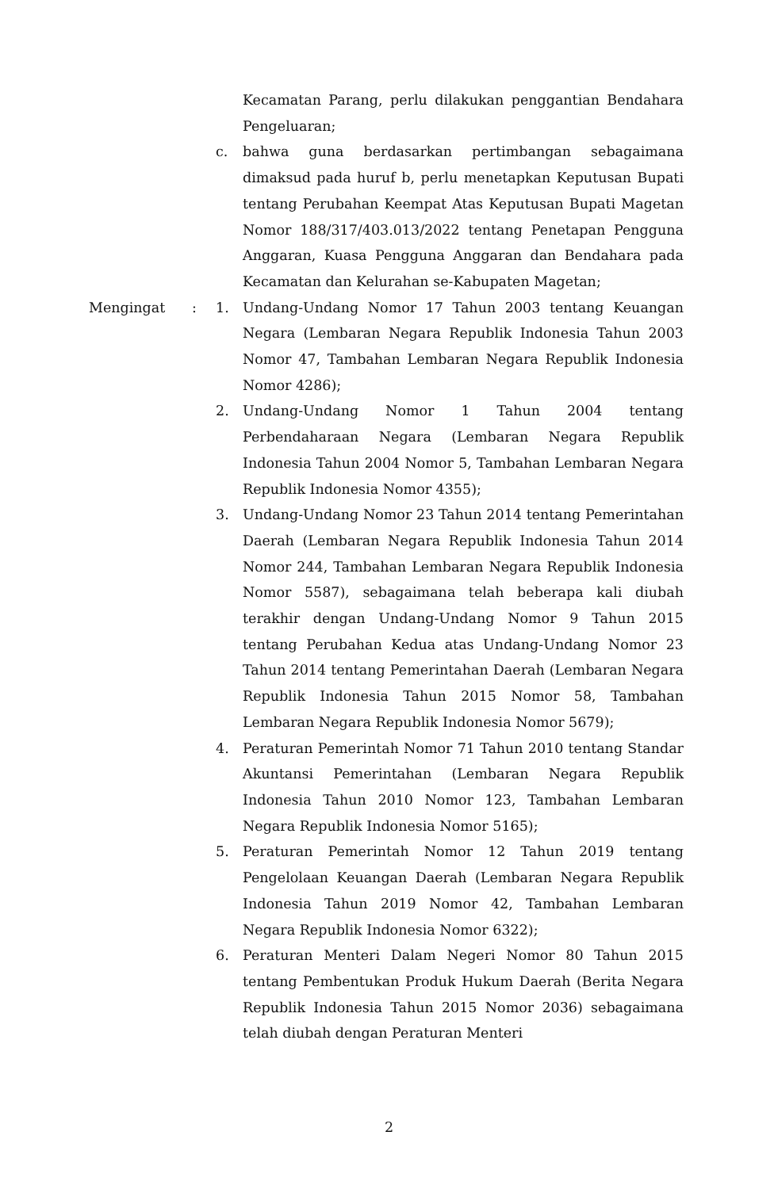Kecamatan Parang, perlu dilakukan penggantian Bendahara Pengeluaran;
c. bahwa guna berdasarkan pertimbangan sebagaimana dimaksud pada huruf b, perlu menetapkan Keputusan Bupati tentang Perubahan Keempat Atas Keputusan Bupati Magetan Nomor 188/317/403.013/2022 tentang Penetapan Pengguna Anggaran, Kuasa Pengguna Anggaran dan Bendahara pada Kecamatan dan Kelurahan se-Kabupaten Magetan;
Mengingat : 1. Undang-Undang Nomor 17 Tahun 2003 tentang Keuangan Negara (Lembaran Negara Republik Indonesia Tahun 2003 Nomor 47, Tambahan Lembaran Negara Republik Indonesia Nomor 4286);
2. Undang-Undang Nomor 1 Tahun 2004 tentang Perbendaharaan Negara (Lembaran Negara Republik Indonesia Tahun 2004 Nomor 5, Tambahan Lembaran Negara Republik Indonesia Nomor 4355);
3. Undang-Undang Nomor 23 Tahun 2014 tentang Pemerintahan Daerah (Lembaran Negara Republik Indonesia Tahun 2014 Nomor 244, Tambahan Lembaran Negara Republik Indonesia Nomor 5587), sebagaimana telah beberapa kali diubah terakhir dengan Undang-Undang Nomor 9 Tahun 2015 tentang Perubahan Kedua atas Undang-Undang Nomor 23 Tahun 2014 tentang Pemerintahan Daerah (Lembaran Negara Republik Indonesia Tahun 2015 Nomor 58, Tambahan Lembaran Negara Republik Indonesia Nomor 5679);
4. Peraturan Pemerintah Nomor 71 Tahun 2010 tentang Standar Akuntansi Pemerintahan (Lembaran Negara Republik Indonesia Tahun 2010 Nomor 123, Tambahan Lembaran Negara Republik Indonesia Nomor 5165);
5. Peraturan Pemerintah Nomor 12 Tahun 2019 tentang Pengelolaan Keuangan Daerah (Lembaran Negara Republik Indonesia Tahun 2019 Nomor 42, Tambahan Lembaran Negara Republik Indonesia Nomor 6322);
6. Peraturan Menteri Dalam Negeri Nomor 80 Tahun 2015 tentang Pembentukan Produk Hukum Daerah (Berita Negara Republik Indonesia Tahun 2015 Nomor 2036) sebagaimana telah diubah dengan Peraturan Menteri
2